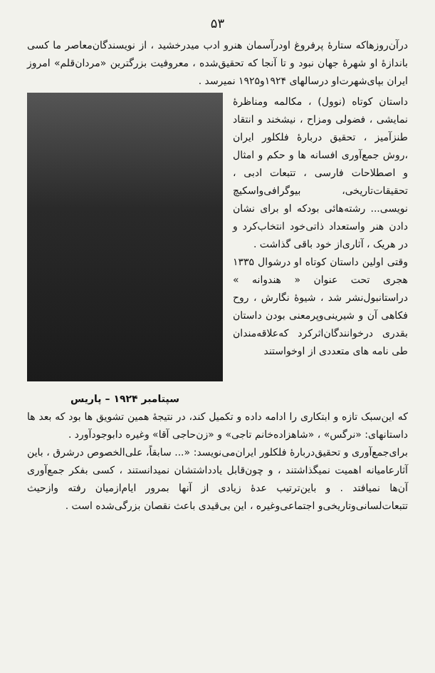۵۳
درآن‌روزهاکه ستارهٔ پرفروغ اودرآسمان هنرو ادب میدرخشید ، از نویسندگان‌معاصر ما کسی باندازهٔ او شهرهٔ جهان نبود و تا آنجا که تحقیق‌شده ، معروفیت بزرگترین «مردان‌قلم» امروز ایران بپای‌شهرت‌او درسالهای ۱۹۲۴و۱۹۲۵ نمیرسد .
داستان کوتاه (نوول) ، مکالمه ومناظرهٔ نمایشی ، فضولی ومزاح ، نیشخند و انتقاد طنزآمیز ، تحقیق دربارهٔ فلکلور ایران ،روش جمع‌آوری افسانه ها و حکم و امثال و اصطلاحات فارسی ، تتبعات ادبی ، تحقیقات‌تاریخی، بیوگرافی‌واسکیچ نویسی... رشته‌هائی بودکه او برای نشان دادن هنر واستعداد ذاتی‌خود انتخاب‌کرد و در هریک ، آثاری‌از خود باقی گذاشت .
وقتی اولین داستان کوتاه او درشوال ۱۳۳۵ هجری تحت عنوان « هندوانه » دراستانبول‌نشر شد ، شیوهٔ نگارش ، روح فکاهی آن و شیرینی‌وپرمعنی بودن داستان بقدری درخوانندگان‌اثرکرد که‌علاقه‌مندان طی نامه های متعددی از اوخواستند
سپتامبر ۱۹۲۴ – پاریس
که این‌سبک تازه و ابتکاری را ادامه داده و تکمیل کند، در نتیجهٔ همین تشویق ها بود که بعد ها داستانهای: «نرگس» ، «شاهزاده‌خانم تاجی» و «زن‌حاجی آقا» وغیره دابوجودآورد .
برای‌جمع‌آوری و تحقیق‌دربارهٔ فلکلور ایران‌می‌نویسد: «... سابقاً، علی‌الخصوص درشرق ، باین آثارعامیانه اهمیت نمیگذاشتند ، و چون‌قابل یادداشتشان نمیدانستند ، کسی بفکر جمع‌آوری آن‌ها نمیافتد . و باین‌ترتیب عدهٔ زیادی از آنها بمرور ایام‌ازمیان رفته وازحیث تتبعات‌لسانی‌وتاریخی‌و اجتماعی‌وغیره ، این بی‌قیدی باعث نقصان بزرگی‌شده است .